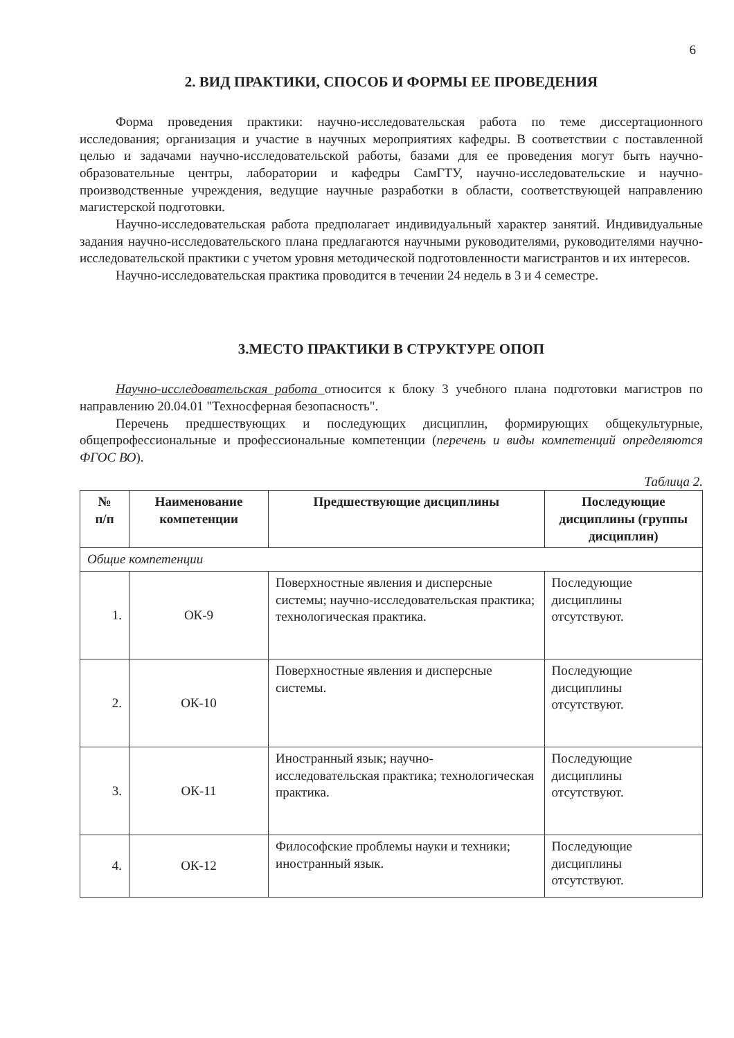6
2. ВИД ПРАКТИКИ, СПОСОБ И ФОРМЫ ЕЕ ПРОВЕДЕНИЯ
Форма проведения практики: научно-исследовательская работа по теме диссертационного исследования; организация и участие в научных мероприятиях кафедры. В соответствии с поставленной целью и задачами научно-исследовательской работы, базами для ее проведения могут быть научно-образовательные центры, лаборатории и кафедры СамГТУ, научно-исследовательские и научно-производственные учреждения, ведущие научные разработки в области, соответствующей направлению магистерской подготовки.
Научно-исследовательская работа предполагает индивидуальный характер занятий. Индивидуальные задания научно-исследовательского плана предлагаются научными руководителями, руководителями научно-исследовательской практики с учетом уровня методической подготовленности магистрантов и их интересов.
Научно-исследовательская практика проводится в течении 24 недель в 3 и 4 семестре.
3.МЕСТО ПРАКТИКИ В СТРУКТУРЕ ОПОП
Научно-исследовательская работа относится к блоку 3 учебного плана подготовки магистров по направлению 20.04.01 "Техносферная безопасность".
Перечень предшествующих и последующих дисциплин, формирующих общекультурные, общепрофессиональные и профессиональные компетенции (перечень и виды компетенций определяются ФГОС ВО).
Таблица 2.
| № п/п | Наименование компетенции | Предшествующие дисциплины | Последующие дисциплины (группы дисциплин) |
| --- | --- | --- | --- |
| Общие компетенции | | | |
| 1. | ОК-9 | Поверхностные явления и дисперсные системы; научно-исследовательская практика; технологическая практика. | Последующие дисциплины отсутствуют. |
| 2. | ОК-10 | Поверхностные явления и дисперсные системы. | Последующие дисциплины отсутствуют. |
| 3. | ОК-11 | Иностранный язык; научно-исследовательская практика; технологическая практика. | Последующие дисциплины отсутствуют. |
| 4. | ОК-12 | Философские проблемы науки и техники; иностранный язык. | Последующие дисциплины отсутствуют. |